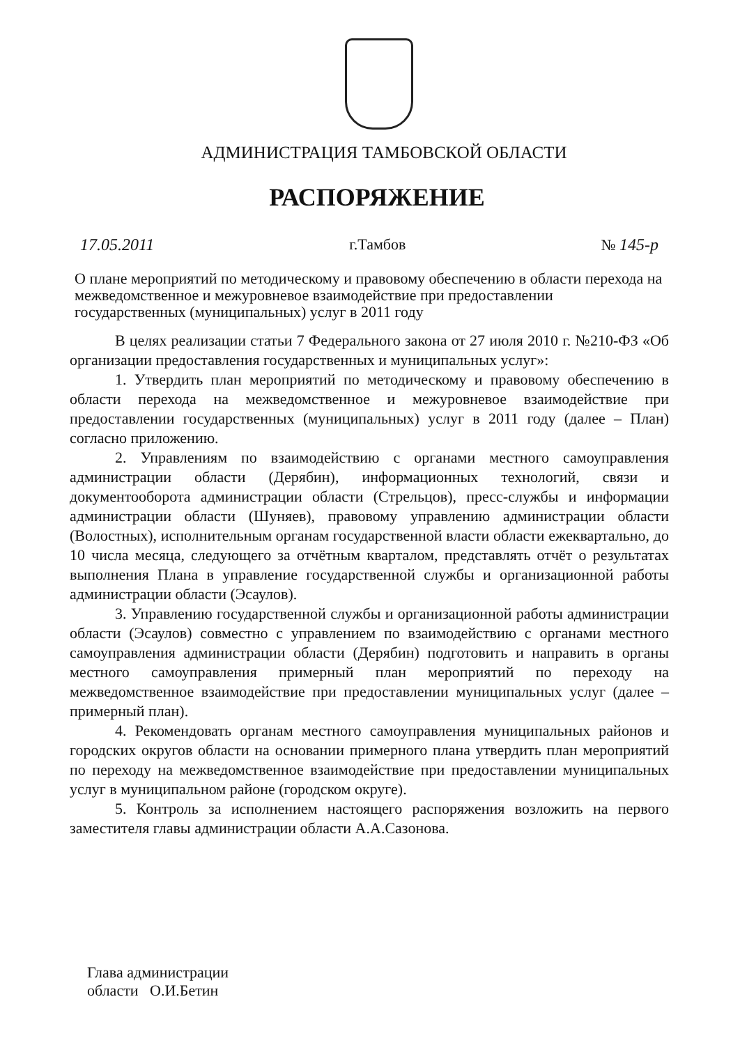АДМИНИСТРАЦИЯ ТАМБОВСКОЙ ОБЛАСТИ
РАСПОРЯЖЕНИЕ
17.05.2011 г.Тамбов № 145-р
О плане мероприятий по методическому и правовому обеспечению в области перехода на межведомственное и межуровневое взаимодействие при предоставлении государственных (муниципальных) услуг в 2011 году
В целях реализации статьи 7 Федерального закона от 27 июля 2010 г. №210-ФЗ «Об организации предоставления государственных и муниципальных услуг»:
1. Утвердить план мероприятий по методическому и правовому обеспечению в области перехода на межведомственное и межуровневое взаимодействие при предоставлении государственных (муниципальных) услуг в 2011 году (далее – План) согласно приложению.
2. Управлениям по взаимодействию с органами местного самоуправления администрации области (Дерябин), информационных технологий, связи и документооборота администрации области (Стрельцов), пресс-службы и информации администрации области (Шуняев), правовому управлению администрации области (Волостных), исполнительным органам государственной власти области ежеквартально, до 10 числа месяца, следующего за отчётным кварталом, представлять отчёт о результатах выполнения Плана в управление государственной службы и организационной работы администрации области (Эсаулов).
3. Управлению государственной службы и организационной работы администрации области (Эсаулов) совместно с управлением по взаимодействию с органами местного самоуправления администрации области (Дерябин) подготовить и направить в органы местного самоуправления примерный план мероприятий по переходу на межведомственное взаимодействие при предоставлении муниципальных услуг (далее – примерный план).
4. Рекомендовать органам местного самоуправления муниципальных районов и городских округов области на основании примерного плана утвердить план мероприятий по переходу на межведомственное взаимодействие при предоставлении муниципальных услуг в муниципальном районе (городском округе).
5. Контроль за исполнением настоящего распоряжения возложить на первого заместителя главы администрации области А.А.Сазонова.
Глава администрации
области О.И.Бетин